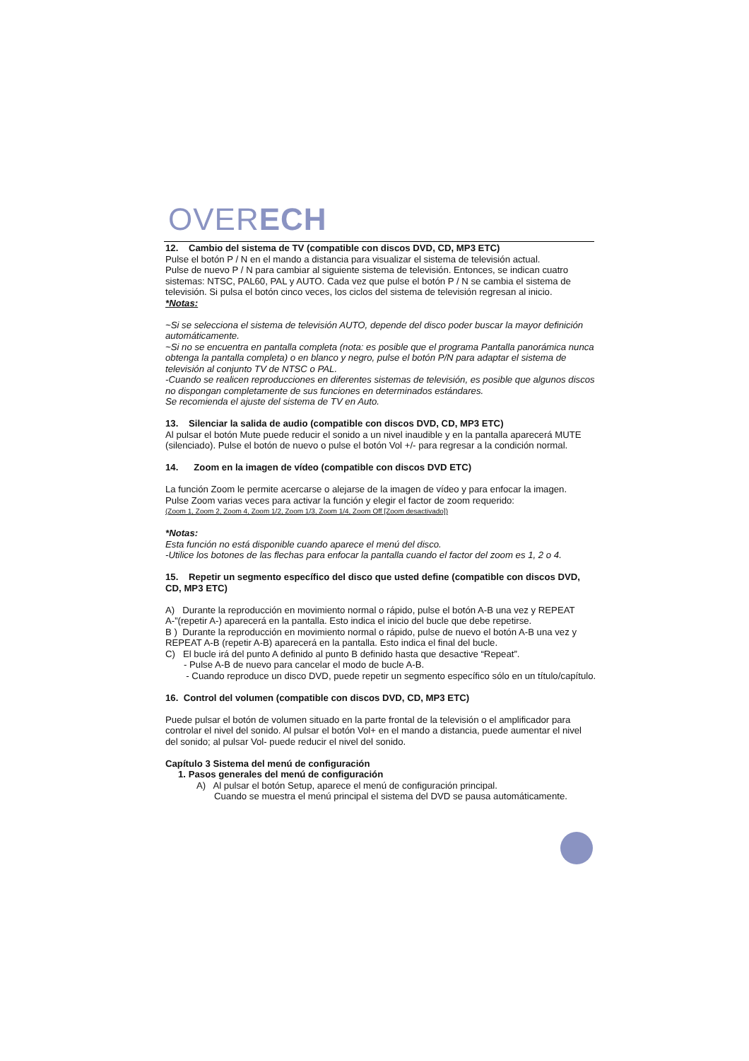OVERECH
12. Cambio del sistema de TV (compatible con discos DVD, CD, MP3 ETC)
Pulse el botón P / N en el mando a distancia para visualizar el sistema de televisión actual.
Pulse de nuevo P / N para cambiar al siguiente sistema de televisión. Entonces, se indican cuatro sistemas: NTSC, PAL60, PAL y AUTO. Cada vez que pulse el botón P / N se cambia el sistema de televisión. Si pulsa el botón cinco veces, los ciclos del sistema de televisión regresan al inicio.
*Notas:
~Si se selecciona el sistema de televisión AUTO, depende del disco poder buscar la mayor definición automáticamente.
~Si no se encuentra en pantalla completa (nota: es posible que el programa Pantalla panorámica nunca obtenga la pantalla completa) o en blanco y negro, pulse el botón P/N para adaptar el sistema de televisión al conjunto TV de NTSC o PAL.
-Cuando se realicen reproducciones en diferentes sistemas de televisión, es posible que algunos discos no dispongan completamente de sus funciones en determinados estándares.
Se recomienda el ajuste del sistema de TV en Auto.
13. Silenciar la salida de audio (compatible con discos DVD, CD, MP3 ETC)
Al pulsar el botón Mute puede reducir el sonido a un nivel inaudible y en la pantalla aparecerá MUTE (silenciado). Pulse el botón de nuevo o pulse el botón Vol +/- para regresar a la condición normal.
14. Zoom en la imagen de vídeo (compatible con discos DVD ETC)
La función Zoom le permite acercarse o alejarse de la imagen de vídeo y para enfocar la imagen.
Pulse Zoom varias veces para activar la función y elegir el factor de zoom requerido:
(Zoom 1, Zoom 2, Zoom 4, Zoom 1/2, Zoom 1/3, Zoom 1/4, Zoom Off [Zoom desactivado])
*Notas:
Esta función no está disponible cuando aparece el menú del disco.
-Utilice los botones de las flechas para enfocar la pantalla cuando el factor del zoom es 1, 2 o 4.
15. Repetir un segmento específico del disco que usted define (compatible con discos DVD, CD, MP3 ETC)
A) Durante la reproducción en movimiento normal o rápido, pulse el botón A-B una vez y REPEAT A-”(repetir A-) aparecerá en la pantalla. Esto indica el inicio del bucle que debe repetirse.
B ) Durante la reproducción en movimiento normal o rápido, pulse de nuevo el botón A-B una vez y REPEAT A-B (repetir A-B) aparecerá en la pantalla. Esto indica el final del bucle.
C) El bucle irá del punto A definido al punto B definido hasta que desactive “Repeat”.
- Pulse A-B de nuevo para cancelar el modo de bucle A-B.
- Cuando reproduce un disco DVD, puede repetir un segmento específico sólo en un título/capítulo.
16. Control del volumen (compatible con discos DVD, CD, MP3 ETC)
Puede pulsar el botón de volumen situado en la parte frontal de la televisión o el amplificador para controlar el nivel del sonido. Al pulsar el botón Vol+ en el mando a distancia, puede aumentar el nivel del sonido; al pulsar Vol- puede reducir el nivel del sonido.
Capítulo 3 Sistema del menú de configuración
1. Pasos generales del menú de configuración
A) Al pulsar el botón Setup, aparece el menú de configuración principal.
Cuando se muestra el menú principal el sistema del DVD se pausa automáticamente.